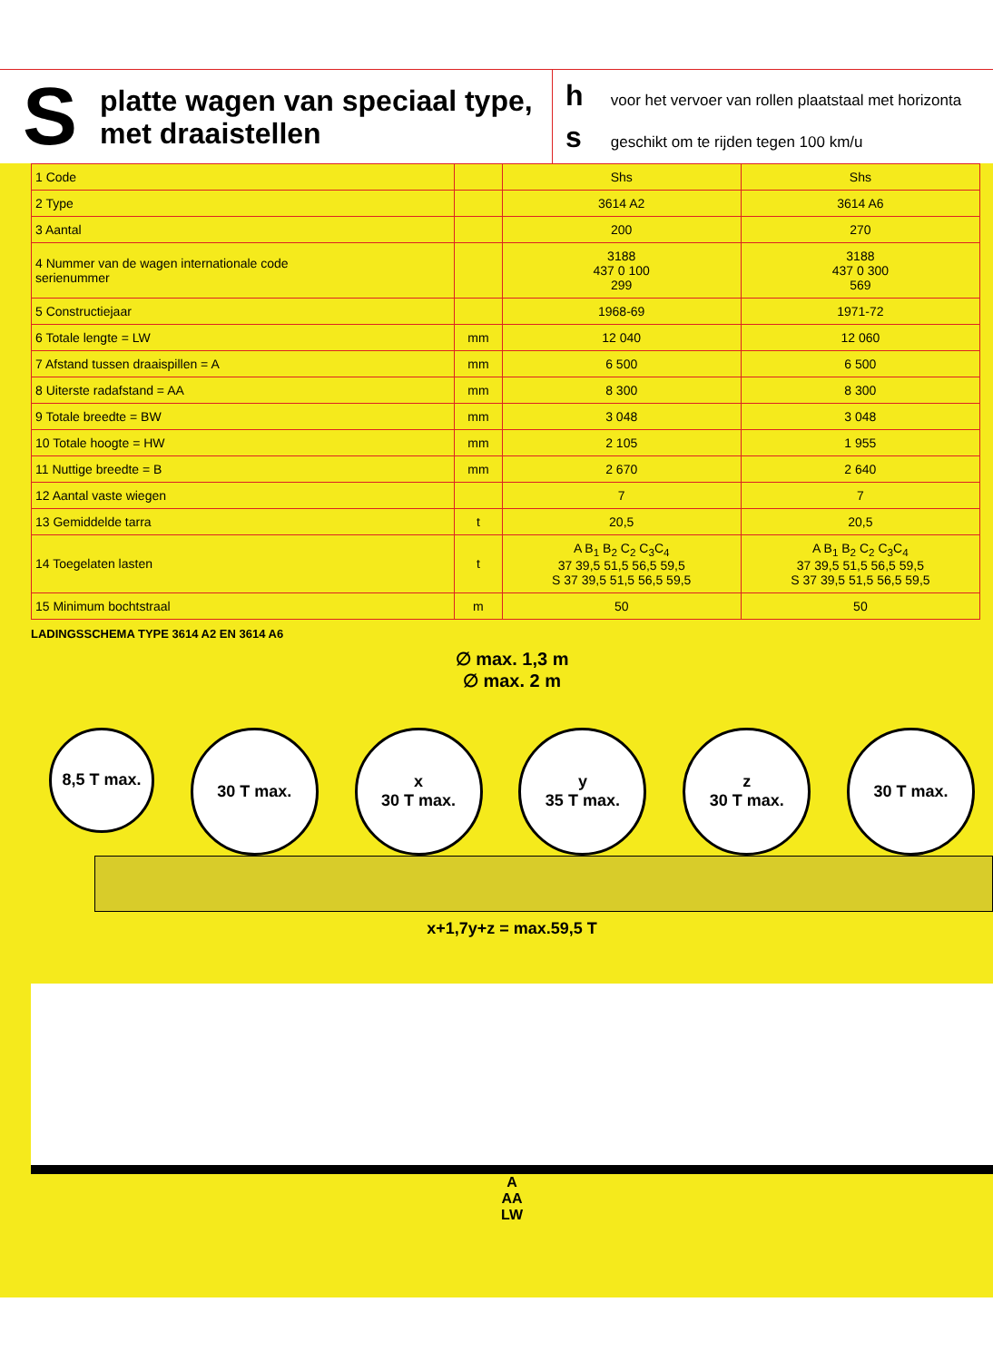S
platte wagen van speciaal type,
met draaistellen
h voor het vervoer van rollen plaatstaal met horizonta
s geschikt om te rijden tegen 100 km/u
| 1 Code | | Shs | Shs |
| 2 Type | | 3614 A2 | 3614 A6 |
| 3 Aantal | | 200 | 270 |
| 4 Nummer van de wagen internationale code serienummer | | 3188 437 0 100 299 | 3188 437 0 300 569 |
| 5 Constructiejaar | | 1968-69 | 1971-72 |
| 6 Totale lengte = LW | mm | 12 040 | 12 060 |
| 7 Afstand tussen draaispillen = A | mm | 6 500 | 6 500 |
| 8 Uiterste radafstand = AA | mm | 8 300 | 8 300 |
| 9 Totale breedte = BW | mm | 3 048 | 3 048 |
| 10 Totale hoogte = HW | mm | 2 105 | 1 955 |
| 11 Nuttige breedte = B | mm | 2 670 | 2 640 |
| 12 Aantal vaste wiegen | | 7 | 7 |
| 13 Gemiddelde tarra | t | 20,5 | 20,5 |
| 14 Toegelaten lasten | t | A B<sub>1</sub> B<sub>2</sub> C<sub>2</sub> C<sub>3</sub>C<sub>4</sub> 37 39,5 51,5 56,5 59,5 S 37 39,5 51,5 56,5 59,5 | A B<sub>1</sub> B<sub>2</sub> C<sub>2</sub> C<sub>3</sub>C<sub>4</sub> 37 39,5 51,5 56,5 59,5 S 37 39,5 51,5 56,5 59,5 |
| 15 Minimum bochtstraal | m | 50 | 50 |
LADINGSSCHEMA TYPE 3614 A2 EN 3614 A6
∅ max. 1,3 m
∅ max. 2 m
8,5 T max.
30 T max. x
30 T max.
y
35 T max.
z
30 T max.
30 T max.
x+1,7y+z = max.59,5 T
A
AA
LW